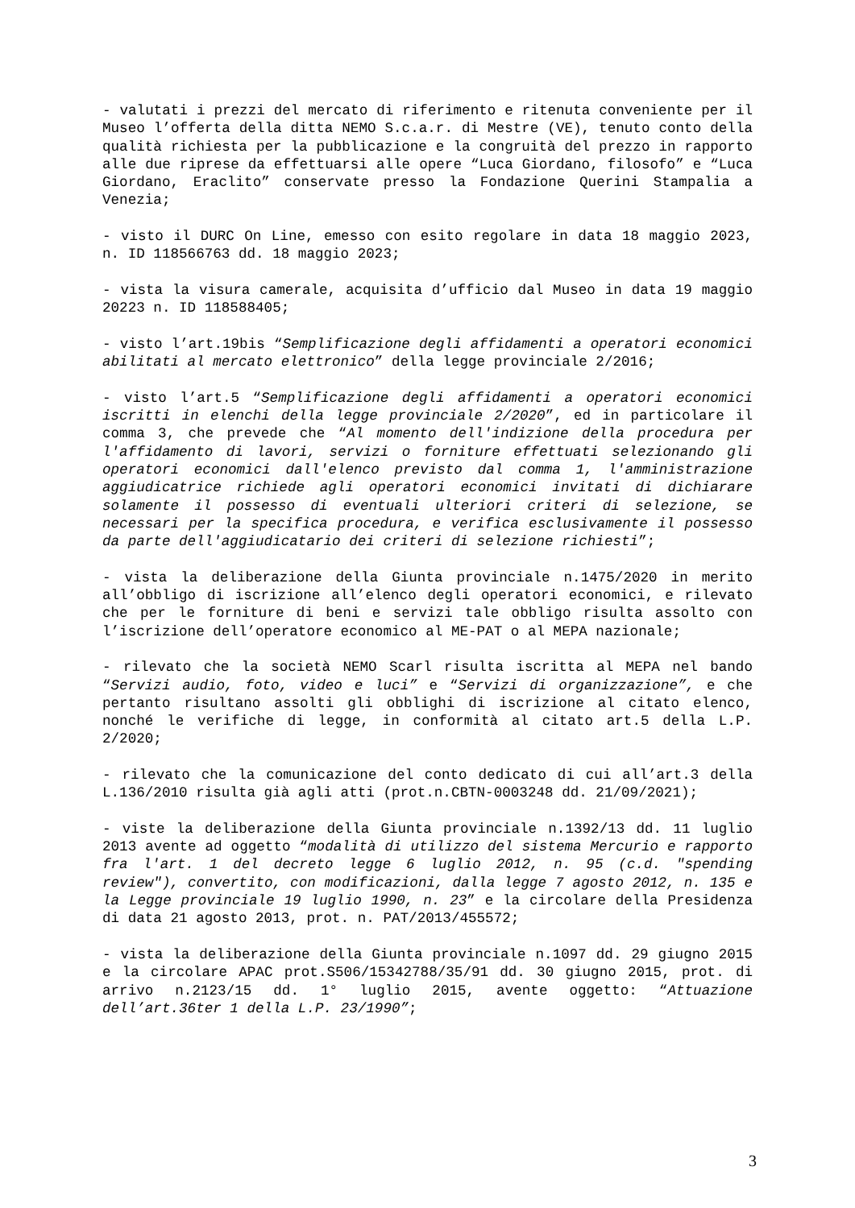- valutati i prezzi del mercato di riferimento e ritenuta conveniente per il Museo l’offerta della ditta NEMO S.c.a.r. di Mestre (VE), tenuto conto della qualità richiesta per la pubblicazione e la congruità del prezzo in rapporto alle due riprese da effettuarsi alle opere “Luca Giordano, filosofo” e “Luca Giordano, Eraclito” conservate presso la Fondazione Querini Stampalia a Venezia;
- visto il DURC On Line, emesso con esito regolare in data 18 maggio 2023, n. ID 118566763 dd. 18 maggio 2023;
- vista la visura camerale, acquisita d’ufficio dal Museo in data 19 maggio 20223 n. ID 118588405;
- visto l’art.19bis “Semplificazione degli affidamenti a operatori economici abilitati al mercato elettronico” della legge provinciale 2/2016;
- visto l’art.5 “Semplificazione degli affidamenti a operatori economici iscritti in elenchi della legge provinciale 2/2020”, ed in particolare il comma 3, che prevede che “Al momento dell'indizione della procedura per l'affidamento di lavori, servizi o forniture effettuati selezionando gli operatori economici dall'elenco previsto dal comma 1, l'amministrazione aggiudicatrice richiede agli operatori economici invitati di dichiarare solamente il possesso di eventuali ulteriori criteri di selezione, se necessari per la specifica procedura, e verifica esclusivamente il possesso da parte dell'aggiudicatario dei criteri di selezione richiesti”;
- vista la deliberazione della Giunta provinciale n.1475/2020 in merito all’obbligo di iscrizione all’elenco degli operatori economici, e rilevato che per le forniture di beni e servizi tale obbligo risulta assolto con l’iscrizione dell’operatore economico al ME-PAT o al MEPA nazionale;
- rilevato che la società NEMO Scarl risulta iscritta al MEPA nel bando “Servizi audio, foto, video e luci” e “Servizi di organizzazione”, e che pertanto risultano assolti gli obblighi di iscrizione al citato elenco, nonché le verifiche di legge, in conformità al citato art.5 della L.P. 2/2020;
- rilevato che la comunicazione del conto dedicato di cui all’art.3 della L.136/2010 risulta già agli atti (prot.n.CBTN-0003248 dd. 21/09/2021);
- viste la deliberazione della Giunta provinciale n.1392/13 dd. 11 luglio 2013 avente ad oggetto “modalità di utilizzo del sistema Mercurio e rapporto fra l'art. 1 del decreto legge 6 luglio 2012, n. 95 (c.d. "spending review"), convertito, con modificazioni, dalla legge 7 agosto 2012, n. 135 e la Legge provinciale 19 luglio 1990, n. 23” e la circolare della Presidenza di data 21 agosto 2013, prot. n. PAT/2013/455572;
- vista la deliberazione della Giunta provinciale n.1097 dd. 29 giugno 2015 e la circolare APAC prot.S506/15342788/35/91 dd. 30 giugno 2015, prot. di arrivo n.2123/15 dd. 1° luglio 2015, avente oggetto: “Attuazione dell’art.36ter 1 della L.P. 23/1990”;
3